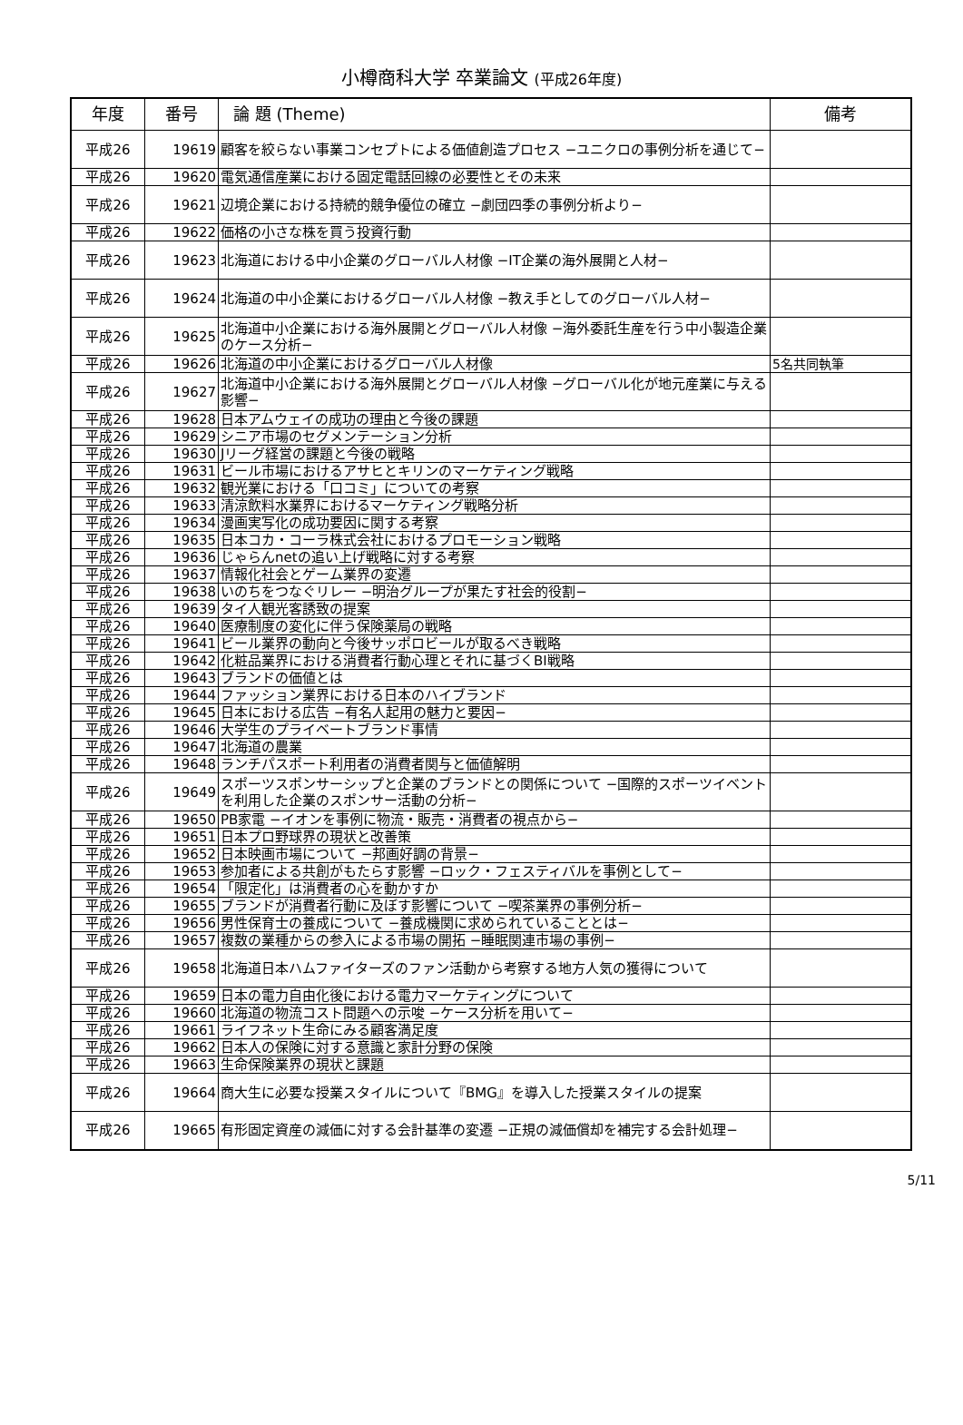小樽商科大学 卒業論文 (平成26年度)
| 年度 | 番号 | 論 題 (Theme) | 備考 |
| --- | --- | --- | --- |
| 平成26 | 19619 | 顧客を絞らない事業コンセプトによる価値創造プロセス −ユニクロの事例分析を通じて− | |
| 平成26 | 19620 | 電気通信産業における固定電話回線の必要性とその未来 | |
| 平成26 | 19621 | 辺境企業における持続的競争優位の確立 −劇団四季の事例分析より− | |
| 平成26 | 19622 | 価格の小さな株を買う投資行動 | |
| 平成26 | 19623 | 北海道における中小企業のグローバル人材像 −IT企業の海外展開と人材− | |
| 平成26 | 19624 | 北海道の中小企業におけるグローバル人材像 −教え手としてのグローバル人材− | |
| 平成26 | 19625 | 北海道中小企業における海外展開とグローバル人材像 −海外委託生産を行う中小製造企業のケース分析− | |
| 平成26 | 19626 | 北海道の中小企業におけるグローバル人材像 | 5名共同執筆 |
| 平成26 | 19627 | 北海道中小企業における海外展開とグローバル人材像 −グローバル化が地元産業に与える影響− | |
| 平成26 | 19628 | 日本アムウェイの成功の理由と今後の課題 | |
| 平成26 | 19629 | シニア市場のセグメンテーション分析 | |
| 平成26 | 19630 | Jリーグ経営の課題と今後の戦略 | |
| 平成26 | 19631 | ビール市場におけるアサヒとキリンのマーケティング戦略 | |
| 平成26 | 19632 | 観光業における「口コミ」についての考察 | |
| 平成26 | 19633 | 清涼飲料水業界におけるマーケティング戦略分析 | |
| 平成26 | 19634 | 漫画実写化の成功要因に関する考察 | |
| 平成26 | 19635 | 日本コカ・コーラ株式会社におけるプロモーション戦略 | |
| 平成26 | 19636 | じゃらんnetの追い上げ戦略に対する考察 | |
| 平成26 | 19637 | 情報化社会とゲーム業界の変遷 | |
| 平成26 | 19638 | いのちをつなぐリレー −明治グループが果たす社会的役割− | |
| 平成26 | 19639 | タイ人観光客誘致の提案 | |
| 平成26 | 19640 | 医療制度の変化に伴う保険薬局の戦略 | |
| 平成26 | 19641 | ビール業界の動向と今後サッポロビールが取るべき戦略 | |
| 平成26 | 19642 | 化粧品業界における消費者行動心理とそれに基づくBI戦略 | |
| 平成26 | 19643 | ブランドの価値とは | |
| 平成26 | 19644 | ファッション業界における日本のハイブランド | |
| 平成26 | 19645 | 日本における広告 −有名人起用の魅力と要因− | |
| 平成26 | 19646 | 大学生のプライベートブランド事情 | |
| 平成26 | 19647 | 北海道の農業 | |
| 平成26 | 19648 | ランチパスポート利用者の消費者関与と価値解明 | |
| 平成26 | 19649 | スポーツスポンサーシップと企業のブランドとの関係について −国際的スポーツイベントを利用した企業のスポンサー活動の分析− | |
| 平成26 | 19650 | PB家電 −イオンを事例に物流・販売・消費者の視点から− | |
| 平成26 | 19651 | 日本プロ野球界の現状と改善策 | |
| 平成26 | 19652 | 日本映画市場について −邦画好調の背景− | |
| 平成26 | 19653 | 参加者による共創がもたらす影響 −ロック・フェスティバルを事例として− | |
| 平成26 | 19654 | 「限定化」は消費者の心を動かすか | |
| 平成26 | 19655 | ブランドが消費者行動に及ぼす影響について −喫茶業界の事例分析− | |
| 平成26 | 19656 | 男性保育士の養成について −養成機関に求められていることとは− | |
| 平成26 | 19657 | 複数の業種からの参入による市場の開拓 −睡眠関連市場の事例− | |
| 平成26 | 19658 | 北海道日本ハムファイターズのファン活動から考察する地方人気の獲得について | |
| 平成26 | 19659 | 日本の電力自由化後における電力マーケティングについて | |
| 平成26 | 19660 | 北海道の物流コスト問題への示唆 −ケース分析を用いて− | |
| 平成26 | 19661 | ライフネット生命にみる顧客満足度 | |
| 平成26 | 19662 | 日本人の保険に対する意識と家計分野の保険 | |
| 平成26 | 19663 | 生命保険業界の現状と課題 | |
| 平成26 | 19664 | 商大生に必要な授業スタイルについて『BMG』を導入した授業スタイルの提案 | |
| 平成26 | 19665 | 有形固定資産の減価に対する会計基準の変遷 −正規の減価償却を補完する会計処理− | |
5/11